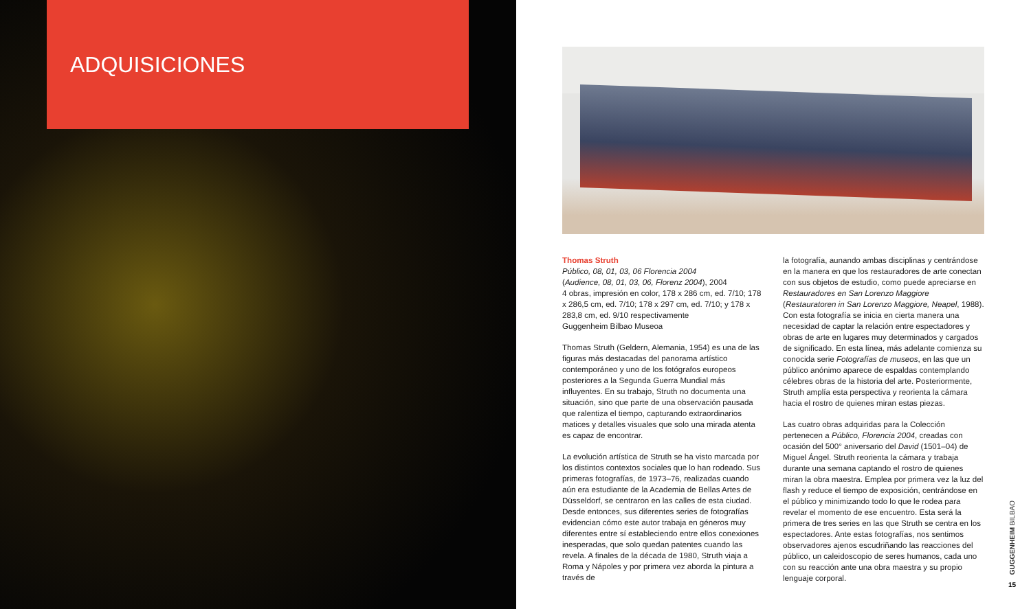ADQUISICIONES
Thomas Struth
Público, 08, 01, 03, 06 Florencia 2004
(Audience, 08, 01, 03, 06, Florenz 2004), 2004
4 obras, impresión en color, 178 x 286 cm, ed. 7/10; 178 x 286,5 cm, ed. 7/10; 178 x 297 cm, ed. 7/10; y 178 x 283,8 cm, ed. 9/10 respectivamente
Guggenheim Bilbao Museoa
Thomas Struth (Geldern, Alemania, 1954) es una de las figuras más destacadas del panorama artístico contemporáneo y uno de los fotógrafos europeos posteriores a la Segunda Guerra Mundial más influyentes. En su trabajo, Struth no documenta una situación, sino que parte de una observación pausada que ralentiza el tiempo, capturando extraordinarios matices y detalles visuales que solo una mirada atenta es capaz de encontrar.
La evolución artística de Struth se ha visto marcada por los distintos contextos sociales que lo han rodeado. Sus primeras fotografías, de 1973–76, realizadas cuando aún era estudiante de la Academia de Bellas Artes de Düsseldorf, se centraron en las calles de esta ciudad. Desde entonces, sus diferentes series de fotografías evidencian cómo este autor trabaja en géneros muy diferentes entre sí estableciendo entre ellos conexiones inesperadas, que solo quedan patentes cuando las revela. A finales de la década de 1980, Struth viaja a Roma y Nápoles y por primera vez aborda la pintura a través de
la fotografía, aunando ambas disciplinas y centrándose en la manera en que los restauradores de arte conectan con sus objetos de estudio, como puede apreciarse en Restauradores en San Lorenzo Maggiore (Restauratoren in San Lorenzo Maggiore, Neapel, 1988). Con esta fotografía se inicia en cierta manera una necesidad de captar la relación entre espectadores y obras de arte en lugares muy determinados y cargados de significado. En esta línea, más adelante comienza su conocida serie Fotografías de museos, en las que un público anónimo aparece de espaldas contemplando célebres obras de la historia del arte. Posteriormente, Struth amplía esta perspectiva y reorienta la cámara hacia el rostro de quienes miran estas piezas.
Las cuatro obras adquiridas para la Colección pertenecen a Público, Florencia 2004, creadas con ocasión del 500° aniversario del David (1501–04) de Miguel Ángel. Struth reorienta la cámara y trabaja durante una semana captando el rostro de quienes miran la obra maestra. Emplea por primera vez la luz del flash y reduce el tiempo de exposición, centrándose en el público y minimizando todo lo que le rodea para revelar el momento de ese encuentro. Esta será la primera de tres series en las que Struth se centra en los espectadores. Ante estas fotografías, nos sentimos observadores ajenos escudriñando las reacciones del público, un caleidoscopio de seres humanos, cada uno con su reacción ante una obra maestra y su propio lenguaje corporal.
GUGGENHEIM BILBAO
15